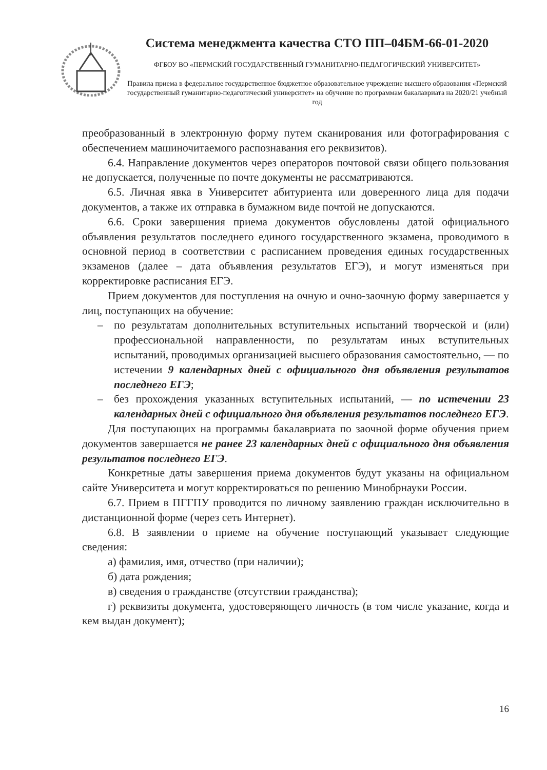Система менеджмента качества СТО ПП–04БМ-66-01-2020
ФГБОУ ВО «ПЕРМСКИЙ ГОСУДАРСТВЕННЫЙ ГУМАНИТАРНО-ПЕДАГОГИЧЕСКИЙ УНИВЕРСИТЕТ»
Правила приема в федеральное государственное бюджетное образовательное учреждение высшего образования «Пермский государственный гуманитарно-педагогический университет» на обучение по программам бакалавриата на 2020/21 учебный год
преобразованный в электронную форму путем сканирования или фотографирования с обеспечением машиночитаемого распознавания его реквизитов).
6.4. Направление документов через операторов почтовой связи общего пользования не допускается, полученные по почте документы не рассматриваются.
6.5. Личная явка в Университет абитуриента или доверенного лица для подачи документов, а также их отправка в бумажном виде почтой не допускаются.
6.6. Сроки завершения приема документов обусловлены датой официального объявления результатов последнего единого государственного экзамена, проводимого в основной период в соответствии с расписанием проведения единых государственных экзаменов (далее – дата объявления результатов ЕГЭ), и могут изменяться при корректировке расписания ЕГЭ.
Прием документов для поступления на очную и очно-заочную форму завершается у лиц, поступающих на обучение:
– по результатам дополнительных вступительных испытаний творческой и (или) профессиональной направленности, по результатам иных вступительных испытаний, проводимых организацией высшего образования самостоятельно, — по истечении 9 календарных дней с официального дня объявления результатов последнего ЕГЭ;
– без прохождения указанных вступительных испытаний, — по истечении 23 календарных дней с официального дня объявления результатов последнего ЕГЭ.
Для поступающих на программы бакалавриата по заочной форме обучения прием документов завершается не ранее 23 календарных дней с официального дня объявления результатов последнего ЕГЭ.
Конкретные даты завершения приема документов будут указаны на официальном сайте Университета и могут корректироваться по решению Минобрнауки России.
6.7. Прием в ПГГПУ проводится по личному заявлению граждан исключительно в дистанционной форме (через сеть Интернет).
6.8. В заявлении о приеме на обучение поступающий указывает следующие сведения:
а) фамилия, имя, отчество (при наличии);
б) дата рождения;
в) сведения о гражданстве (отсутствии гражданства);
г) реквизиты документа, удостоверяющего личность (в том числе указание, когда и кем выдан документ);
16